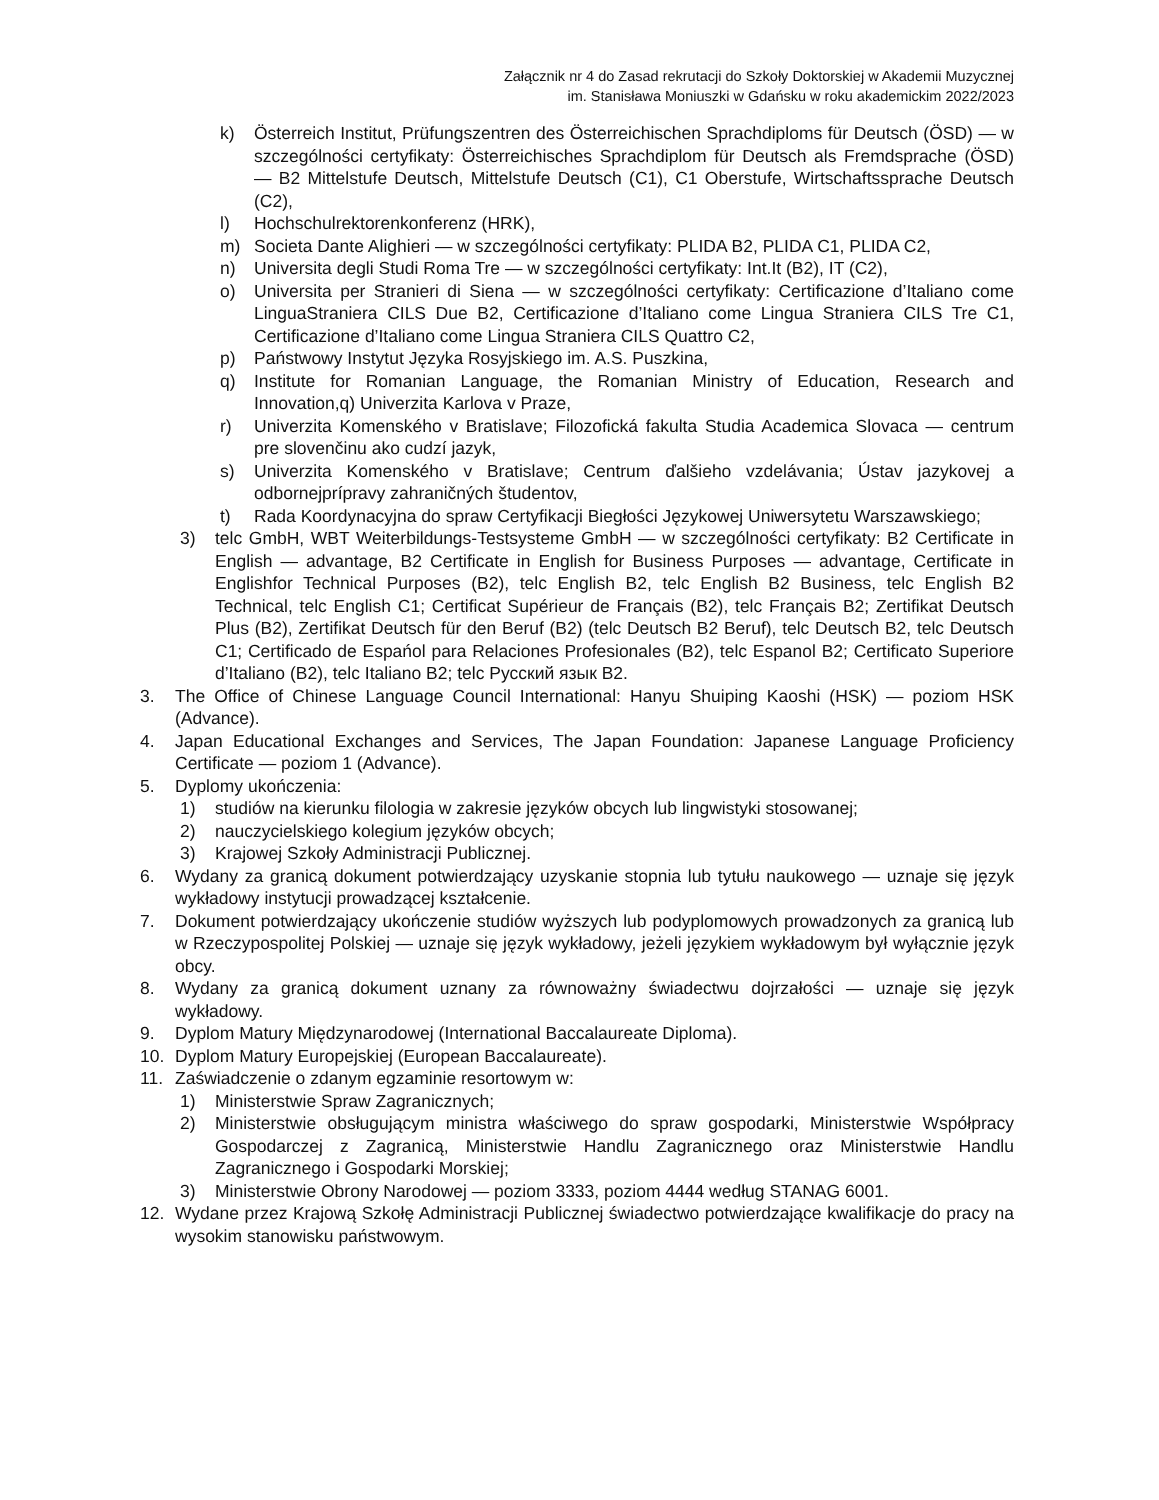Załącznik nr 4 do Zasad rekrutacji do Szkoły Doktorskiej w Akademii Muzycznej
im. Stanisława Moniuszki w Gdańsku w roku akademickim 2022/2023
k) Österreich Institut, Prüfungszentren des Österreichischen Sprachdiploms für Deutsch (ÖSD) — w szczególności certyfikaty: Österreichisches Sprachdiplom für Deutsch als Fremdsprache (ÖSD) — B2 Mittelstufe Deutsch, Mittelstufe Deutsch (C1), C1 Oberstufe, Wirtschaftssprache Deutsch (C2),
l) Hochschulrektorenkonferenz (HRK),
m) Societa Dante Alighieri — w szczególności certyfikaty: PLIDA B2, PLIDA C1, PLIDA C2,
n) Universita degli Studi Roma Tre — w szczególności certyfikaty: Int.It (B2), IT (C2),
o) Universita per Stranieri di Siena — w szczególności certyfikaty: Certificazione d’Italiano come LinguaStraniera CILS Due B2, Certificazione d’Italiano come Lingua Straniera CILS Tre C1, Certificazione d’Italiano come Lingua Straniera CILS Quattro C2,
p) Państwowy Instytut Języka Rosyjskiego im. A.S. Puszkina,
q) Institute for Romanian Language, the Romanian Ministry of Education, Research and Innovation,q) Univerzita Karlova v Praze,
r) Univerzita Komenského v Bratislave; Filozofická fakulta Studia Academica Slovaca — centrum pre slovenčinu ako cudzí jazyk,
s) Univerzita Komenského v Bratislave; Centrum ďalšieho vzdelávania; Ústav jazykovej a odbornejprípravy zahraničných študentov,
t) Rada Koordynacyjna do spraw Certyfikacji Biegłości Językowej Uniwersytetu Warszawskiego;
3) telc GmbH, WBT Weiterbildungs-Testsysteme GmbH — w szczególności certyfikaty: B2 Certificate in English — advantage, B2 Certificate in English for Business Purposes — advantage, Certificate in Englishfor Technical Purposes (B2), telc English B2, telc English B2 Business, telc English B2 Technical, telc English C1; Certificat Supérieur de Français (B2), telc Français B2; Zertifikat Deutsch Plus (B2), Zertifikat Deutsch für den Beruf (B2) (telc Deutsch B2 Beruf), telc Deutsch B2, telc Deutsch C1; Certificado de Espańol para Relaciones Profesionales (B2), telc Espanol B2; Certificato Superiore d’Italiano (B2), telc Italiano B2; telc Русский язык B2.
3. The Office of Chinese Language Council International: Hanyu Shuiping Kaoshi (HSK) — poziom HSK (Advance).
4. Japan Educational Exchanges and Services, The Japan Foundation: Japanese Language Proficiency Certificate — poziom 1 (Advance).
5. Dyplomy ukończenia:
1) studiów na kierunku filologia w zakresie języków obcych lub lingwistyki stosowanej;
2) nauczycielskiego kolegium języków obcych;
3) Krajowej Szkoły Administracji Publicznej.
6. Wydany za granicą dokument potwierdzający uzyskanie stopnia lub tytułu naukowego — uznaje się język wykładowy instytucji prowadzącej kształcenie.
7. Dokument potwierdzający ukończenie studiów wyższych lub podyplomowych prowadzonych za granicą lub w Rzeczypospolitej Polskiej — uznaje się język wykładowy, jeżeli językiem wykładowym był wyłącznie język obcy.
8. Wydany za granicą dokument uznany za równoważny świadectwu dojrzałości — uznaje się język wykładowy.
9. Dyplom Matury Międzynarodowej (International Baccalaureate Diploma).
10. Dyplom Matury Europejskiej (European Baccalaureate).
11. Zaświadczenie o zdanym egzaminie resortowym w:
1) Ministerstwie Spraw Zagranicznych;
2) Ministerstwie obsługującym ministra właściwego do spraw gospodarki, Ministerstwie Współpracy Gospodarczej z Zagranicą, Ministerstwie Handlu Zagranicznego oraz Ministerstwie Handlu Zagranicznego i Gospodarki Morskiej;
3) Ministerstwie Obrony Narodowej — poziom 3333, poziom 4444 według STANAG 6001.
12. Wydane przez Krajową Szkołę Administracji Publicznej świadectwo potwierdzające kwalifikacje do pracy na wysokim stanowisku państwowym.